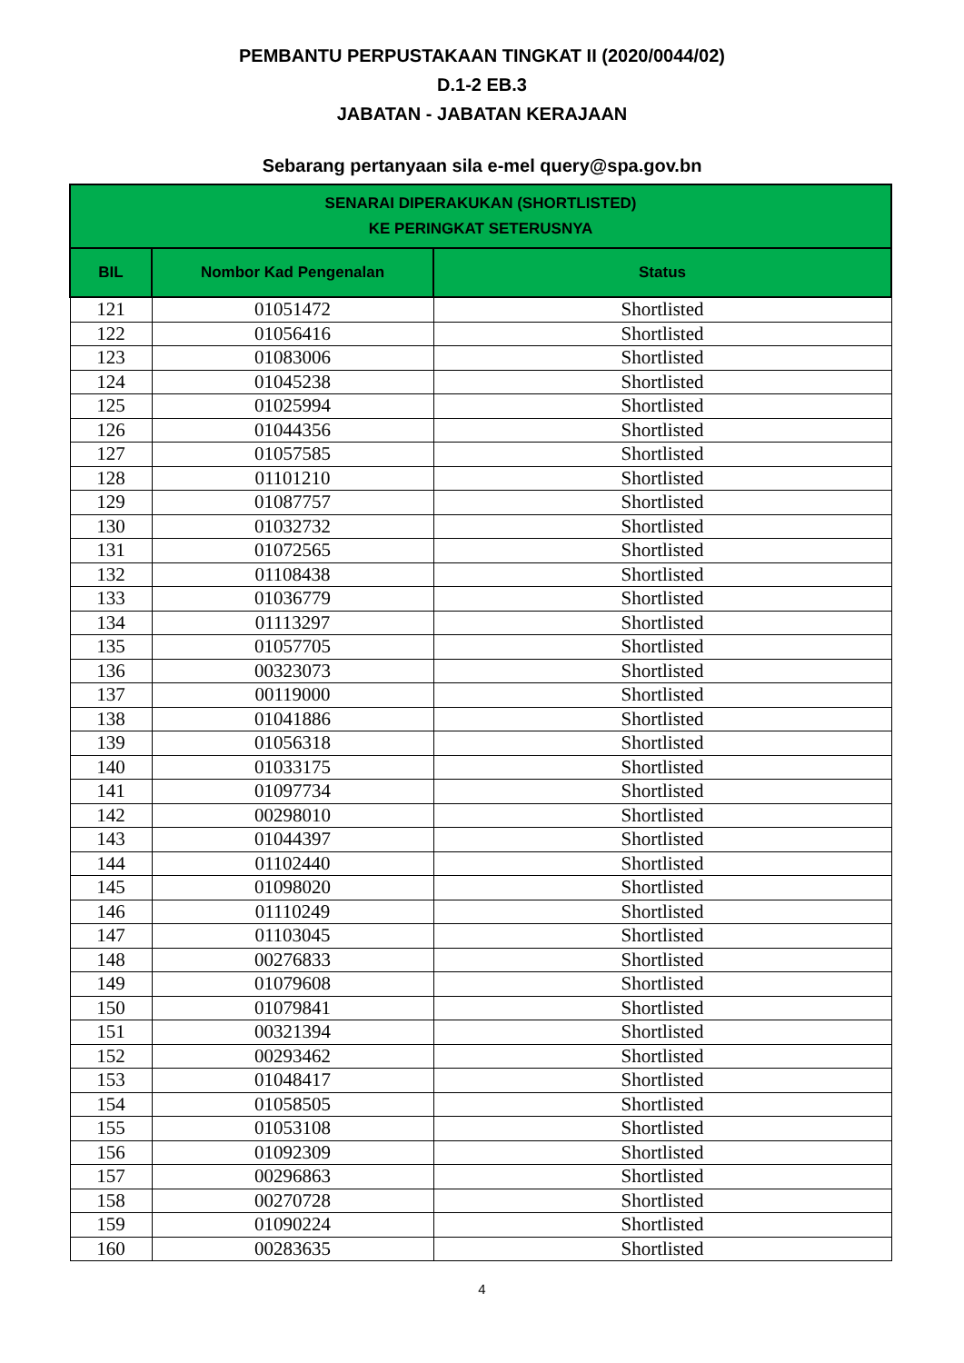PEMBANTU PERPUSTAKAAN TINGKAT II (2020/0044/02)
D.1-2 EB.3
JABATAN - JABATAN KERAJAAN
Sebarang pertanyaan sila e-mel query@spa.gov.bn
| SENARAI DIPERAKUKAN (SHORTLISTED) KE PERINGKAT SETERUSNYA | | |
| --- | --- | --- |
| BIL | Nombor Kad Pengenalan | Status |
| 121 | 01051472 | Shortlisted |
| 122 | 01056416 | Shortlisted |
| 123 | 01083006 | Shortlisted |
| 124 | 01045238 | Shortlisted |
| 125 | 01025994 | Shortlisted |
| 126 | 01044356 | Shortlisted |
| 127 | 01057585 | Shortlisted |
| 128 | 01101210 | Shortlisted |
| 129 | 01087757 | Shortlisted |
| 130 | 01032732 | Shortlisted |
| 131 | 01072565 | Shortlisted |
| 132 | 01108438 | Shortlisted |
| 133 | 01036779 | Shortlisted |
| 134 | 01113297 | Shortlisted |
| 135 | 01057705 | Shortlisted |
| 136 | 00323073 | Shortlisted |
| 137 | 00119000 | Shortlisted |
| 138 | 01041886 | Shortlisted |
| 139 | 01056318 | Shortlisted |
| 140 | 01033175 | Shortlisted |
| 141 | 01097734 | Shortlisted |
| 142 | 00298010 | Shortlisted |
| 143 | 01044397 | Shortlisted |
| 144 | 01102440 | Shortlisted |
| 145 | 01098020 | Shortlisted |
| 146 | 01110249 | Shortlisted |
| 147 | 01103045 | Shortlisted |
| 148 | 00276833 | Shortlisted |
| 149 | 01079608 | Shortlisted |
| 150 | 01079841 | Shortlisted |
| 151 | 00321394 | Shortlisted |
| 152 | 00293462 | Shortlisted |
| 153 | 01048417 | Shortlisted |
| 154 | 01058505 | Shortlisted |
| 155 | 01053108 | Shortlisted |
| 156 | 01092309 | Shortlisted |
| 157 | 00296863 | Shortlisted |
| 158 | 00270728 | Shortlisted |
| 159 | 01090224 | Shortlisted |
| 160 | 00283635 | Shortlisted |
4